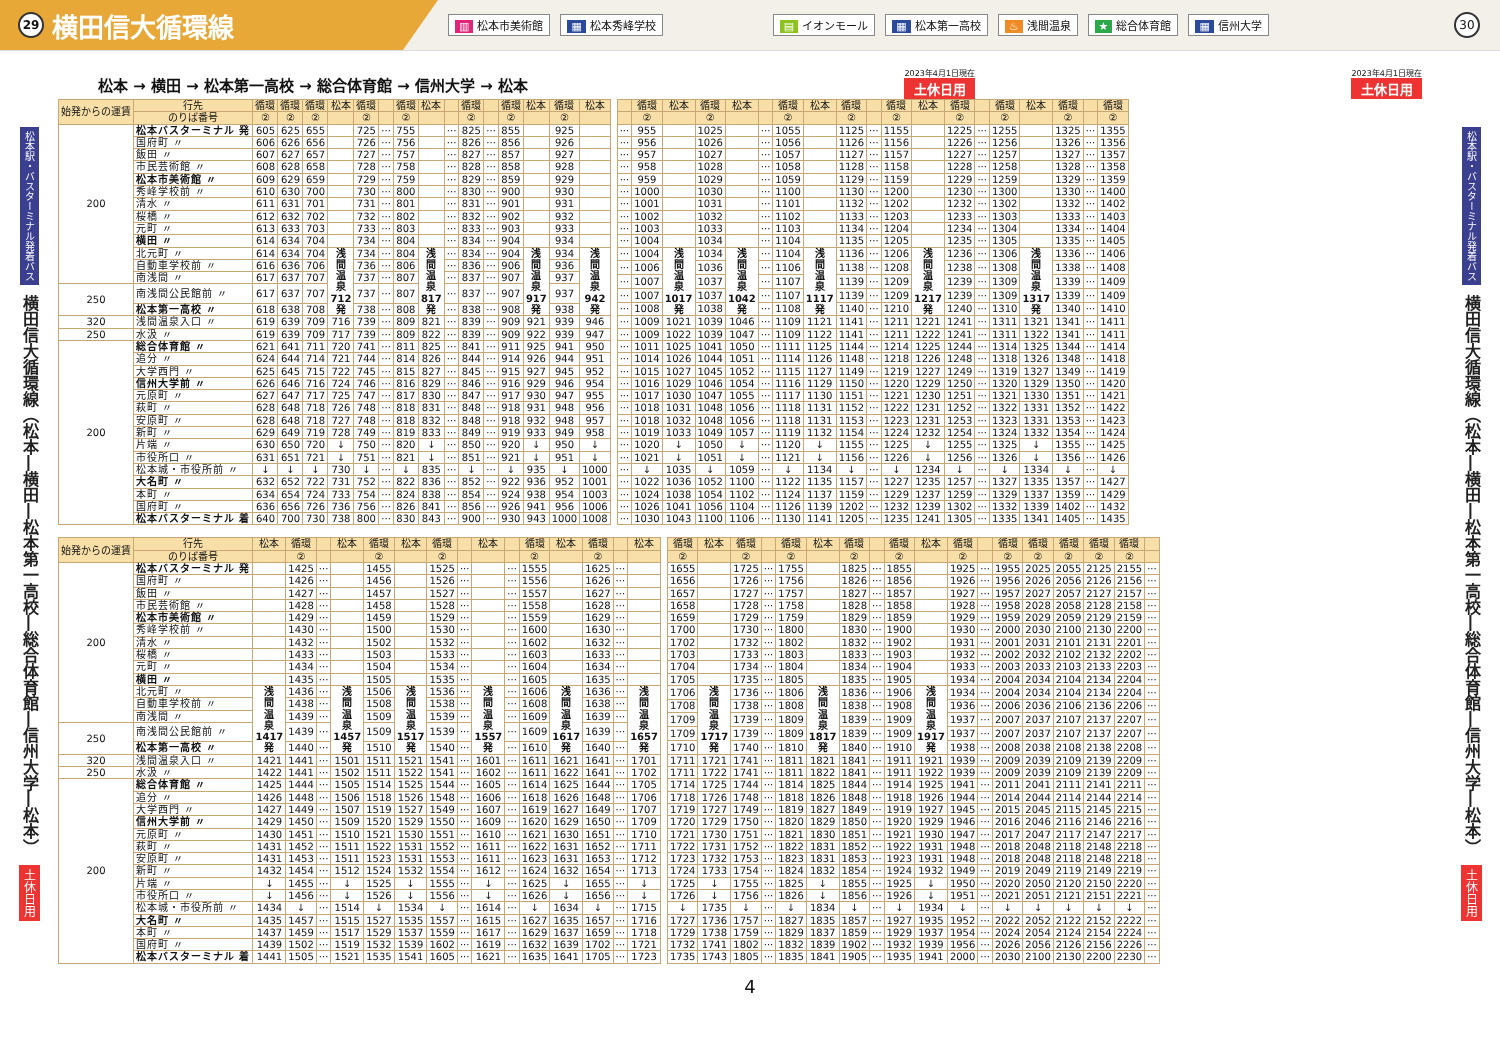29 横田信大循環線
▥ 松本市美術館 ▦ 松本秀峰学校 ▤ イオンモール ▦ 松本第一高校 ♨ 浅間温泉 ★ 総合体育館 ▦ 信州大学 30
松本駅・バスターミナル発着バス
横田信大循環線（松本―横田―松本第一高校―総合体育館―信州大学―松本）
土休日用
松本 → 横田 → 松本第一高校 → 総合体育館 → 信州大学 → 松本
2023年4月1日現在
土休日用
2023年4月1日現在
土休日用
| 始発からの運賃 | 行先 | 循環 | 循環 | 循環 | 松本 | 循環 | | 循環 | 松本 | | 循環 | | 循環 | 松本 | 循環 | 松本 |
| --- | --- | --- | --- | --- | --- | --- | --- | --- | --- | --- | --- | --- | --- | --- | --- | --- |
| | のりば番号 | ② | ② | ② | | ② | | ② | | | ② | | ② | | ② | |
| 200 | 松本バスターミナル 発 | 605 | 625 | 655 | | 725 | ··· | 755 | | ··· | 825 | ··· | 855 | | 925 | |
| | 国府町 〃 | 606 | 626 | 656 | | 726 | ··· | 756 | | ··· | 826 | ··· | 856 | | 926 | |
| | 飯田 〃 | 607 | 627 | 657 | | 727 | ··· | 757 | | ··· | 827 | ··· | 857 | | 927 | |
| | 市民芸術館 〃 | 608 | 628 | 658 | | 728 | ··· | 758 | | ··· | 828 | ··· | 858 | | 928 | |
| | 松本市美術館 〃 | 609 | 629 | 659 | | 729 | ··· | 759 | | ··· | 829 | ··· | 859 | | 929 | |
| | 秀峰学校前 〃 | 610 | 630 | 700 | | 730 | ··· | 800 | | ··· | 830 | ··· | 900 | | 930 | |
| | 清水 〃 | 611 | 631 | 701 | | 731 | ··· | 801 | | ··· | 831 | ··· | 901 | | 931 | |
| | 桜橋 〃 | 612 | 632 | 702 | | 732 | ··· | 802 | | ··· | 832 | ··· | 902 | | 932 | |
| | 元町 〃 | 613 | 633 | 703 | | 733 | ··· | 803 | | ··· | 833 | ··· | 903 | | 933 | |
| | 横田 〃 | 614 | 634 | 704 | | 734 | ··· | 804 | | ··· | 834 | ··· | 904 | | 934 | |
| | 北元町 〃 | 614 | 634 | 704 | 浅 間 温 泉 712 発 | 734 | ··· | 804 | 浅 間 温 泉 817 発 | ··· | 834 | ··· | 904 | 浅 間 温 泉 917 発 | 934 | 浅 間 温 泉 942 発 |
| | 自動車学校前 〃 | 616 | 636 | 706 | | 736 | ··· | 806 | | ··· | 836 | ··· | 906 | | 936 | |
| | 南浅間 〃 | 617 | 637 | 707 | | 737 | ··· | 807 | | ··· | 837 | ··· | 907 | | 937 | |
| 250 | 南浅間公民館前 〃 | 617 | 637 | 707 | | 737 | ··· | 807 | | ··· | 837 | ··· | 907 | | 937 | |
| | 松本第一高校 〃 | 618 | 638 | 708 | | 738 | ··· | 808 | | ··· | 838 | ··· | 908 | | 938 | |
| 320 | 浅間温泉入口 〃 | 619 | 639 | 709 | 716 | 739 | ··· | 809 | 821 | ··· | 839 | ··· | 909 | 921 | 939 | 946 |
| 250 | 水汲 〃 | 619 | 639 | 709 | 717 | 739 | ··· | 809 | 822 | ··· | 839 | ··· | 909 | 922 | 939 | 947 |
| 200 | 総合体育館 〃 | 621 | 641 | 711 | 720 | 741 | ··· | 811 | 825 | ··· | 841 | ··· | 911 | 925 | 941 | 950 |
| | 追分 〃 | 624 | 644 | 714 | 721 | 744 | ··· | 814 | 826 | ··· | 844 | ··· | 914 | 926 | 944 | 951 |
| | 大学西門 〃 | 625 | 645 | 715 | 722 | 745 | ··· | 815 | 827 | ··· | 845 | ··· | 915 | 927 | 945 | 952 |
| | 信州大学前 〃 | 626 | 646 | 716 | 724 | 746 | ··· | 816 | 829 | ··· | 846 | ··· | 916 | 929 | 946 | 954 |
| | 元原町 〃 | 627 | 647 | 717 | 725 | 747 | ··· | 817 | 830 | ··· | 847 | ··· | 917 | 930 | 947 | 955 |
| | 萩町 〃 | 628 | 648 | 718 | 726 | 748 | ··· | 818 | 831 | ··· | 848 | ··· | 918 | 931 | 948 | 956 |
| | 安原町 〃 | 628 | 648 | 718 | 727 | 748 | ··· | 818 | 832 | ··· | 848 | ··· | 918 | 932 | 948 | 957 |
| | 新町 〃 | 629 | 649 | 719 | 728 | 749 | ··· | 819 | 833 | ··· | 849 | ··· | 919 | 933 | 949 | 958 |
| | 片端 〃 | 630 | 650 | 720 | ↓ | 750 | ··· | 820 | ↓ | ··· | 850 | ··· | 920 | ↓ | 950 | ↓ |
| | 市役所口 〃 | 631 | 651 | 721 | ↓ | 751 | ··· | 821 | ↓ | ··· | 851 | ··· | 921 | ↓ | 951 | ↓ |
| | 松本城・市役所前 〃 | ↓ | ↓ | ↓ | 730 | ↓ | ··· | ↓ | 835 | ··· | ↓ | ··· | ↓ | 935 | ↓ | 1000 |
| | 大名町 〃 | 632 | 652 | 722 | 731 | 752 | ··· | 822 | 836 | ··· | 852 | ··· | 922 | 936 | 952 | 1001 |
| | 本町 〃 | 634 | 654 | 724 | 733 | 754 | ··· | 824 | 838 | ··· | 854 | ··· | 924 | 938 | 954 | 1003 |
| | 国府町 〃 | 636 | 656 | 726 | 736 | 756 | ··· | 826 | 841 | ··· | 856 | ··· | 926 | 941 | 956 | 1006 |
| | 松本バスターミナル 着 | 640 | 700 | 730 | 738 | 800 | ··· | 830 | 843 | ··· | 900 | ··· | 930 | 943 | 1000 | 1008 |
| | 循環 | 松本 | 循環 | 松本 | | 循環 | 松本 | 循環 | | 循環 | 松本 | 循環 | | 循環 | 松本 | 循環 | | 循環 |
| --- | --- | --- | --- | --- | --- | --- | --- | --- | --- | --- | --- | --- | --- | --- | --- | --- | --- | --- |
| | ② | | ② | | | ② | | ② | | ② | | ② | | ② | | ② | | ② |
| ··· | 955 | | 1025 | | ··· | 1055 | | 1125 | ··· | 1155 | | 1225 | ··· | 1255 | | 1325 | ··· | 1355 |
| ··· | 956 | | 1026 | | ··· | 1056 | | 1126 | ··· | 1156 | | 1226 | ··· | 1256 | | 1326 | ··· | 1356 |
| ··· | 957 | | 1027 | | ··· | 1057 | | 1127 | ··· | 1157 | | 1227 | ··· | 1257 | | 1327 | ··· | 1357 |
| ··· | 958 | | 1028 | | ··· | 1058 | | 1128 | ··· | 1158 | | 1228 | ··· | 1258 | | 1328 | ··· | 1358 |
| ··· | 959 | | 1029 | | ··· | 1059 | | 1129 | ··· | 1159 | | 1229 | ··· | 1259 | | 1329 | ··· | 1359 |
| ··· | 1000 | | 1030 | | ··· | 1100 | | 1130 | ··· | 1200 | | 1230 | ··· | 1300 | | 1330 | ··· | 1400 |
| ··· | 1001 | | 1031 | | ··· | 1101 | | 1132 | ··· | 1202 | | 1232 | ··· | 1302 | | 1332 | ··· | 1402 |
| ··· | 1002 | | 1032 | | ··· | 1102 | | 1133 | ··· | 1203 | | 1233 | ··· | 1303 | | 1333 | ··· | 1403 |
| ··· | 1003 | | 1033 | | ··· | 1103 | | 1134 | ··· | 1204 | | 1234 | ··· | 1304 | | 1334 | ··· | 1404 |
| ··· | 1004 | | 1034 | | ··· | 1104 | | 1135 | ··· | 1205 | | 1235 | ··· | 1305 | | 1335 | ··· | 1405 |
| ··· | 1004 | 浅 間 温 泉 1017 発 | 1034 | 浅 間 温 泉 1042 発 | ··· | 1104 | 浅 間 温 泉 1117 発 | 1136 | ··· | 1206 | 浅 間 温 泉 1217 発 | 1236 | ··· | 1306 | 浅 間 温 泉 1317 発 | 1336 | ··· | 1406 |
| ··· | 1006 | | 1036 | | ··· | 1106 | | 1138 | ··· | 1208 | | 1238 | ··· | 1308 | | 1338 | ··· | 1408 |
| ··· | 1007 | | 1037 | | ··· | 1107 | | 1139 | ··· | 1209 | | 1239 | ··· | 1309 | | 1339 | ··· | 1409 |
| ··· | 1007 | | 1037 | | ··· | 1107 | | 1139 | ··· | 1209 | | 1239 | ··· | 1309 | | 1339 | ··· | 1409 |
| ··· | 1008 | | 1038 | | ··· | 1108 | | 1140 | ··· | 1210 | | 1240 | ··· | 1310 | | 1340 | ··· | 1410 |
| ··· | 1009 | 1021 | 1039 | 1046 | ··· | 1109 | 1121 | 1141 | ··· | 1211 | 1221 | 1241 | ··· | 1311 | 1321 | 1341 | ··· | 1411 |
| ··· | 1009 | 1022 | 1039 | 1047 | ··· | 1109 | 1122 | 1141 | ··· | 1211 | 1222 | 1241 | ··· | 1311 | 1322 | 1341 | ··· | 1411 |
| ··· | 1011 | 1025 | 1041 | 1050 | ··· | 1111 | 1125 | 1144 | ··· | 1214 | 1225 | 1244 | ··· | 1314 | 1325 | 1344 | ··· | 1414 |
| ··· | 1014 | 1026 | 1044 | 1051 | ··· | 1114 | 1126 | 1148 | ··· | 1218 | 1226 | 1248 | ··· | 1318 | 1326 | 1348 | ··· | 1418 |
| ··· | 1015 | 1027 | 1045 | 1052 | ··· | 1115 | 1127 | 1149 | ··· | 1219 | 1227 | 1249 | ··· | 1319 | 1327 | 1349 | ··· | 1419 |
| ··· | 1016 | 1029 | 1046 | 1054 | ··· | 1116 | 1129 | 1150 | ··· | 1220 | 1229 | 1250 | ··· | 1320 | 1329 | 1350 | ··· | 1420 |
| ··· | 1017 | 1030 | 1047 | 1055 | ··· | 1117 | 1130 | 1151 | ··· | 1221 | 1230 | 1251 | ··· | 1321 | 1330 | 1351 | ··· | 1421 |
| ··· | 1018 | 1031 | 1048 | 1056 | ··· | 1118 | 1131 | 1152 | ··· | 1222 | 1231 | 1252 | ··· | 1322 | 1331 | 1352 | ··· | 1422 |
| ··· | 1018 | 1032 | 1048 | 1056 | ··· | 1118 | 1131 | 1153 | ··· | 1223 | 1231 | 1253 | ··· | 1323 | 1331 | 1353 | ··· | 1423 |
| ··· | 1019 | 1033 | 1049 | 1057 | ··· | 1119 | 1132 | 1154 | ··· | 1224 | 1232 | 1254 | ··· | 1324 | 1332 | 1354 | ··· | 1424 |
| ··· | 1020 | ↓ | 1050 | ↓ | ··· | 1120 | ↓ | 1155 | ··· | 1225 | ↓ | 1255 | ··· | 1325 | ↓ | 1355 | ··· | 1425 |
| ··· | 1021 | ↓ | 1051 | ↓ | ··· | 1121 | ↓ | 1156 | ··· | 1226 | ↓ | 1256 | ··· | 1326 | ↓ | 1356 | ··· | 1426 |
| ··· | ↓ | 1035 | ↓ | 1059 | ··· | ↓ | 1134 | ↓ | ··· | ↓ | 1234 | ↓ | ··· | ↓ | 1334 | ↓ | ··· | ↓ |
| ··· | 1022 | 1036 | 1052 | 1100 | ··· | 1122 | 1135 | 1157 | ··· | 1227 | 1235 | 1257 | ··· | 1327 | 1335 | 1357 | ··· | 1427 |
| ··· | 1024 | 1038 | 1054 | 1102 | ··· | 1124 | 1137 | 1159 | ··· | 1229 | 1237 | 1259 | ··· | 1329 | 1337 | 1359 | ··· | 1429 |
| ··· | 1026 | 1041 | 1056 | 1104 | ··· | 1126 | 1139 | 1202 | ··· | 1232 | 1239 | 1302 | ··· | 1332 | 1339 | 1402 | ··· | 1432 |
| ··· | 1030 | 1043 | 1100 | 1106 | ··· | 1130 | 1141 | 1205 | ··· | 1235 | 1241 | 1305 | ··· | 1335 | 1341 | 1405 | ··· | 1435 |
| 始発からの運賃 | 行先 | 松本 | 循環 | | 松本 | 循環 | 松本 | 循環 | | 松本 | | 循環 | 松本 | 循環 | | 松本 |
| --- | --- | --- | --- | --- | --- | --- | --- | --- | --- | --- | --- | --- | --- | --- | --- | --- |
| | のりば番号 | | ② | | | ② | | ② | | | | ② | | ② | | |
| 200 | 松本バスターミナル 発 | | 1425 | ··· | | 1455 | | 1525 | ··· | | ··· | 1555 | | 1625 | ··· | |
| | 国府町 〃 | | 1426 | ··· | | 1456 | | 1526 | ··· | | ··· | 1556 | | 1626 | ··· | |
| | 飯田 〃 | | 1427 | ··· | | 1457 | | 1527 | ··· | | ··· | 1557 | | 1627 | ··· | |
| | 市民芸術館 〃 | | 1428 | ··· | | 1458 | | 1528 | ··· | | ··· | 1558 | | 1628 | ··· | |
| | 松本市美術館 〃 | | 1429 | ··· | | 1459 | | 1529 | ··· | | ··· | 1559 | | 1629 | ··· | |
| | 秀峰学校前 〃 | | 1430 | ··· | | 1500 | | 1530 | ··· | | ··· | 1600 | | 1630 | ··· | |
| | 清水 〃 | | 1432 | ··· | | 1502 | | 1532 | ··· | | ··· | 1602 | | 1632 | ··· | |
| | 桜橋 〃 | | 1433 | ··· | | 1503 | | 1533 | ··· | | ··· | 1603 | | 1633 | ··· | |
| | 元町 〃 | | 1434 | ··· | | 1504 | | 1534 | ··· | | ··· | 1604 | | 1634 | ··· | |
| | 横田 〃 | | 1435 | ··· | | 1505 | | 1535 | ··· | | ··· | 1605 | | 1635 | ··· | |
| | 北元町 〃 | 浅 間 温 泉 1417 発 | 1436 | ··· | 浅 間 温 泉 1457 発 | 1506 | 浅 間 温 泉 1517 発 | 1536 | ··· | 浅 間 温 泉 1557 発 | ··· | 1606 | 浅 間 温 泉 1617 発 | 1636 | ··· | 浅 間 温 泉 1657 発 |
| | 自動車学校前 〃 | | 1438 | ··· | | 1508 | | 1538 | ··· | | ··· | 1608 | | 1638 | ··· | |
| | 南浅間 〃 | | 1439 | ··· | | 1509 | | 1539 | ··· | | ··· | 1609 | | 1639 | ··· | |
| 250 | 南浅間公民館前 〃 | | 1439 | ··· | | 1509 | | 1539 | ··· | | ··· | 1609 | | 1639 | ··· | |
| | 松本第一高校 〃 | | 1440 | ··· | | 1510 | | 1540 | ··· | | ··· | 1610 | | 1640 | ··· | |
| 320 | 浅間温泉入口 〃 | 1421 | 1441 | ··· | 1501 | 1511 | 1521 | 1541 | ··· | 1601 | ··· | 1611 | 1621 | 1641 | ··· | 1701 |
| 250 | 水汲 〃 | 1422 | 1441 | ··· | 1502 | 1511 | 1522 | 1541 | ··· | 1602 | ··· | 1611 | 1622 | 1641 | ··· | 1702 |
| 200 | 総合体育館 〃 | 1425 | 1444 | ··· | 1505 | 1514 | 1525 | 1544 | ··· | 1605 | ··· | 1614 | 1625 | 1644 | ··· | 1705 |
| | 追分 〃 | 1426 | 1448 | ··· | 1506 | 1518 | 1526 | 1548 | ··· | 1606 | ··· | 1618 | 1626 | 1648 | ··· | 1706 |
| | 大学西門 〃 | 1427 | 1449 | ··· | 1507 | 1519 | 1527 | 1549 | ··· | 1607 | ··· | 1619 | 1627 | 1649 | ··· | 1707 |
| | 信州大学前 〃 | 1429 | 1450 | ··· | 1509 | 1520 | 1529 | 1550 | ··· | 1609 | ··· | 1620 | 1629 | 1650 | ··· | 1709 |
| | 元原町 〃 | 1430 | 1451 | ··· | 1510 | 1521 | 1530 | 1551 | ··· | 1610 | ··· | 1621 | 1630 | 1651 | ··· | 1710 |
| | 萩町 〃 | 1431 | 1452 | ··· | 1511 | 1522 | 1531 | 1552 | ··· | 1611 | ··· | 1622 | 1631 | 1652 | ··· | 1711 |
| | 安原町 〃 | 1431 | 1453 | ··· | 1511 | 1523 | 1531 | 1553 | ··· | 1611 | ··· | 1623 | 1631 | 1653 | ··· | 1712 |
| | 新町 〃 | 1432 | 1454 | ··· | 1512 | 1524 | 1532 | 1554 | ··· | 1612 | ··· | 1624 | 1632 | 1654 | ··· | 1713 |
| | 片端 〃 | ↓ | 1455 | ··· | ↓ | 1525 | ↓ | 1555 | ··· | ↓ | ··· | 1625 | ↓ | 1655 | ··· | ↓ |
| | 市役所口 〃 | ↓ | 1456 | ··· | ↓ | 1526 | ↓ | 1556 | ··· | ↓ | ··· | 1626 | ↓ | 1656 | ··· | ↓ |
| | 松本城・市役所前 〃 | 1434 | ↓ | ··· | 1514 | ↓ | 1534 | ↓ | ··· | 1614 | ··· | ↓ | 1634 | ↓ | ··· | 1715 |
| | 大名町 〃 | 1435 | 1457 | ··· | 1515 | 1527 | 1535 | 1557 | ··· | 1615 | ··· | 1627 | 1635 | 1657 | ··· | 1716 |
| | 本町 〃 | 1437 | 1459 | ··· | 1517 | 1529 | 1537 | 1559 | ··· | 1617 | ··· | 1629 | 1637 | 1659 | ··· | 1718 |
| | 国府町 〃 | 1439 | 1502 | ··· | 1519 | 1532 | 1539 | 1602 | ··· | 1619 | ··· | 1632 | 1639 | 1702 | ··· | 1721 |
| | 松本バスターミナル 着 | 1441 | 1505 | ··· | 1521 | 1535 | 1541 | 1605 | ··· | 1621 | ··· | 1635 | 1641 | 1705 | ··· | 1723 |
| 循環 | 松本 | 循環 | | 循環 | 松本 | 循環 | | 循環 | 松本 | 循環 | | 循環 | 循環 | 循環 | 循環 | 循環 | |
| --- | --- | --- | --- | --- | --- | --- | --- | --- | --- | --- | --- | --- | --- | --- | --- | --- | --- |
| ② | | ② | | ② | | ② | | ② | | ② | | ② | ② | ② | ② | ② | |
| 1655 | | 1725 | ··· | 1755 | | 1825 | ··· | 1855 | | 1925 | ··· | 1955 | 2025 | 2055 | 2125 | 2155 | ··· |
| 1656 | | 1726 | ··· | 1756 | | 1826 | ··· | 1856 | | 1926 | ··· | 1956 | 2026 | 2056 | 2126 | 2156 | ··· |
| 1657 | | 1727 | ··· | 1757 | | 1827 | ··· | 1857 | | 1927 | ··· | 1957 | 2027 | 2057 | 2127 | 2157 | ··· |
| 1658 | | 1728 | ··· | 1758 | | 1828 | ··· | 1858 | | 1928 | ··· | 1958 | 2028 | 2058 | 2128 | 2158 | ··· |
| 1659 | | 1729 | ··· | 1759 | | 1829 | ··· | 1859 | | 1929 | ··· | 1959 | 2029 | 2059 | 2129 | 2159 | ··· |
| 1700 | | 1730 | ··· | 1800 | | 1830 | ··· | 1900 | | 1930 | ··· | 2000 | 2030 | 2100 | 2130 | 2200 | ··· |
| 1702 | | 1732 | ··· | 1802 | | 1832 | ··· | 1902 | | 1931 | ··· | 2001 | 2031 | 2101 | 2131 | 2201 | ··· |
| 1703 | | 1733 | ··· | 1803 | | 1833 | ··· | 1903 | | 1932 | ··· | 2002 | 2032 | 2102 | 2132 | 2202 | ··· |
| 1704 | | 1734 | ··· | 1804 | | 1834 | ··· | 1904 | | 1933 | ··· | 2003 | 2033 | 2103 | 2133 | 2203 | ··· |
| 1705 | | 1735 | ··· | 1805 | | 1835 | ··· | 1905 | | 1934 | ··· | 2004 | 2034 | 2104 | 2134 | 2204 | ··· |
| 1706 | 浅 間 温 泉 1717 発 | 1736 | ··· | 1806 | 浅 間 温 泉 1817 発 | 1836 | ··· | 1906 | 浅 間 温 泉 1917 発 | 1934 | ··· | 2004 | 2034 | 2104 | 2134 | 2204 | ··· |
| 1708 | | 1738 | ··· | 1808 | | 1838 | ··· | 1908 | | 1936 | ··· | 2006 | 2036 | 2106 | 2136 | 2206 | ··· |
| 1709 | | 1739 | ··· | 1809 | | 1839 | ··· | 1909 | | 1937 | ··· | 2007 | 2037 | 2107 | 2137 | 2207 | ··· |
| 1709 | | 1739 | ··· | 1809 | | 1839 | ··· | 1909 | | 1937 | ··· | 2007 | 2037 | 2107 | 2137 | 2207 | ··· |
| 1710 | | 1740 | ··· | 1810 | | 1840 | ··· | 1910 | | 1938 | ··· | 2008 | 2038 | 2108 | 2138 | 2208 | ··· |
| 1711 | 1721 | 1741 | ··· | 1811 | 1821 | 1841 | ··· | 1911 | 1921 | 1939 | ··· | 2009 | 2039 | 2109 | 2139 | 2209 | ··· |
| 1711 | 1722 | 1741 | ··· | 1811 | 1822 | 1841 | ··· | 1911 | 1922 | 1939 | ··· | 2009 | 2039 | 2109 | 2139 | 2209 | ··· |
| 1714 | 1725 | 1744 | ··· | 1814 | 1825 | 1844 | ··· | 1914 | 1925 | 1941 | ··· | 2011 | 2041 | 2111 | 2141 | 2211 | ··· |
| 1718 | 1726 | 1748 | ··· | 1818 | 1826 | 1848 | ··· | 1918 | 1926 | 1944 | ··· | 2014 | 2044 | 2114 | 2144 | 2214 | ··· |
| 1719 | 1727 | 1749 | ··· | 1819 | 1827 | 1849 | ··· | 1919 | 1927 | 1945 | ··· | 2015 | 2045 | 2115 | 2145 | 2215 | ··· |
| 1720 | 1729 | 1750 | ··· | 1820 | 1829 | 1850 | ··· | 1920 | 1929 | 1946 | ··· | 2016 | 2046 | 2116 | 2146 | 2216 | ··· |
| 1721 | 1730 | 1751 | ··· | 1821 | 1830 | 1851 | ··· | 1921 | 1930 | 1947 | ··· | 2017 | 2047 | 2117 | 2147 | 2217 | ··· |
| 1722 | 1731 | 1752 | ··· | 1822 | 1831 | 1852 | ··· | 1922 | 1931 | 1948 | ··· | 2018 | 2048 | 2118 | 2148 | 2218 | ··· |
| 1723 | 1732 | 1753 | ··· | 1823 | 1831 | 1853 | ··· | 1923 | 1931 | 1948 | ··· | 2018 | 2048 | 2118 | 2148 | 2218 | ··· |
| 1724 | 1733 | 1754 | ··· | 1824 | 1832 | 1854 | ··· | 1924 | 1932 | 1949 | ··· | 2019 | 2049 | 2119 | 2149 | 2219 | ··· |
| 1725 | ↓ | 1755 | ··· | 1825 | ↓ | 1855 | ··· | 1925 | ↓ | 1950 | ··· | 2020 | 2050 | 2120 | 2150 | 2220 | ··· |
| 1726 | ↓ | 1756 | ··· | 1826 | ↓ | 1856 | ··· | 1926 | ↓ | 1951 | ··· | 2021 | 2051 | 2121 | 2151 | 2221 | ··· |
| ↓ | 1735 | ↓ | ··· | ↓ | 1834 | ↓ | ··· | ↓ | 1934 | ↓ | ··· | ↓ | ↓ | ↓ | ↓ | ↓ | ··· |
| 1727 | 1736 | 1757 | ··· | 1827 | 1835 | 1857 | ··· | 1927 | 1935 | 1952 | ··· | 2022 | 2052 | 2122 | 2152 | 2222 | ··· |
| 1729 | 1738 | 1759 | ··· | 1829 | 1837 | 1859 | ··· | 1929 | 1937 | 1954 | ··· | 2024 | 2054 | 2124 | 2154 | 2224 | ··· |
| 1732 | 1741 | 1802 | ··· | 1832 | 1839 | 1902 | ··· | 1932 | 1939 | 1956 | ··· | 2026 | 2056 | 2126 | 2156 | 2226 | ··· |
| 1735 | 1743 | 1805 | ··· | 1835 | 1841 | 1905 | ··· | 1935 | 1941 | 2000 | ··· | 2030 | 2100 | 2130 | 2200 | 2230 | ··· |
4
松本駅・バスターミナル発着バス
横田信大循環線（松本―横田―松本第一高校―総合体育館―信州大学―松本）
土休日用